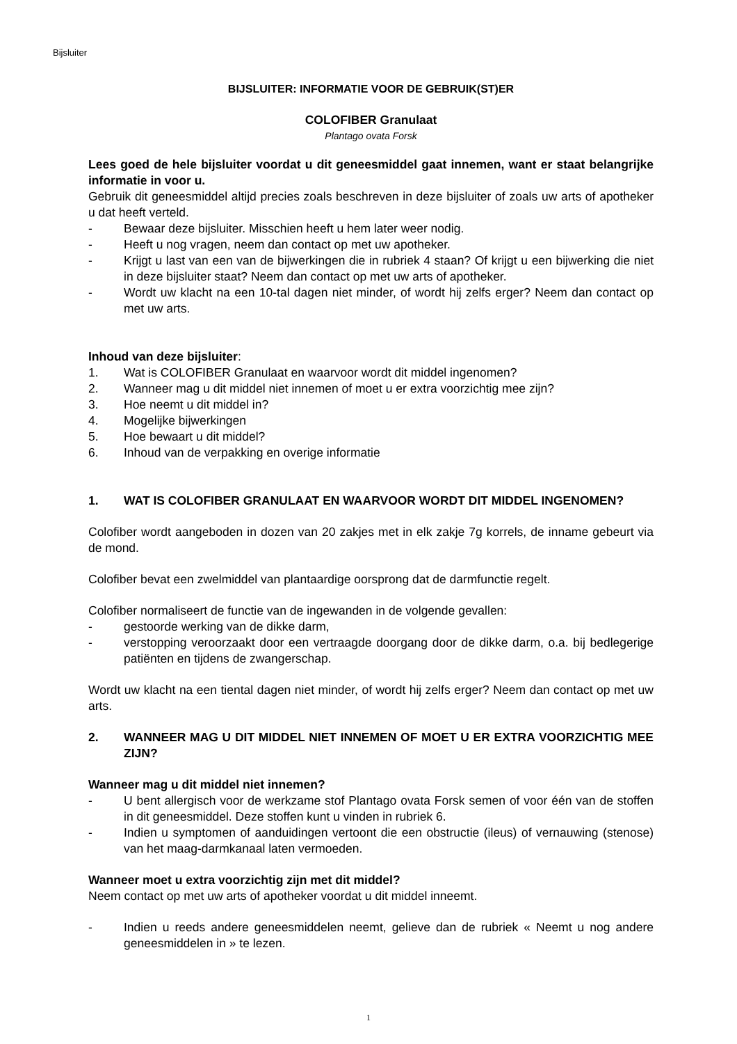Bijsluiter
BIJSLUITER: INFORMATIE VOOR DE GEBRUIK(ST)ER
COLOFIBER Granulaat
Plantago ovata Forsk
Lees goed de hele bijsluiter voordat u dit geneesmiddel gaat innemen, want er staat belangrijke informatie in voor u.
Gebruik dit geneesmiddel altijd precies zoals beschreven in deze bijsluiter of zoals uw arts of apotheker u dat heeft verteld.
- Bewaar deze bijsluiter. Misschien heeft u hem later weer nodig.
- Heeft u nog vragen, neem dan contact op met uw apotheker.
- Krijgt u last van een van de bijwerkingen die in rubriek 4 staan? Of krijgt u een bijwerking die niet in deze bijsluiter staat? Neem dan contact op met uw arts of apotheker.
- Wordt uw klacht na een 10-tal dagen niet minder, of wordt hij zelfs erger? Neem dan contact op met uw arts.
Inhoud van deze bijsluiter:
1. Wat is COLOFIBER Granulaat en waarvoor wordt dit middel ingenomen?
2. Wanneer mag u dit middel niet innemen of moet u er extra voorzichtig mee zijn?
3. Hoe neemt u dit middel in?
4. Mogelijke bijwerkingen
5. Hoe bewaart u dit middel?
6. Inhoud van de verpakking en overige informatie
1. WAT IS COLOFIBER GRANULAAT EN WAARVOOR WORDT DIT MIDDEL INGENOMEN?
Colofiber wordt aangeboden in dozen van 20 zakjes met in elk zakje 7g korrels, de inname gebeurt via de mond.
Colofiber bevat een zwelmiddel van plantaardige oorsprong dat de darmfunctie regelt.
Colofiber normaliseert de functie van de ingewanden in de volgende gevallen:
- gestoorde werking van de dikke darm,
- verstopping veroorzaakt door een vertraagde doorgang door de dikke darm, o.a. bij bedlegerige patiënten en tijdens de zwangerschap.
Wordt uw klacht na een tiental dagen niet minder, of wordt hij zelfs erger? Neem dan contact op met uw arts.
2. WANNEER MAG U DIT MIDDEL NIET INNEMEN OF MOET U ER EXTRA VOORZICHTIG MEE ZIJN?
Wanneer mag u dit middel niet innemen?
- U bent allergisch voor de werkzame stof Plantago ovata Forsk semen of voor één van de stoffen in dit geneesmiddel. Deze stoffen kunt u vinden in rubriek 6.
- Indien u symptomen of aanduidingen vertoont die een obstructie (ileus) of vernauwing (stenose) van het maag-darmkanaal laten vermoeden.
Wanneer moet u extra voorzichtig zijn met dit middel?
Neem contact op met uw arts of apotheker voordat u dit middel inneemt.
- Indien u reeds andere geneesmiddelen neemt, gelieve dan de rubriek « Neemt u nog andere geneesmiddelen in » te lezen.
1